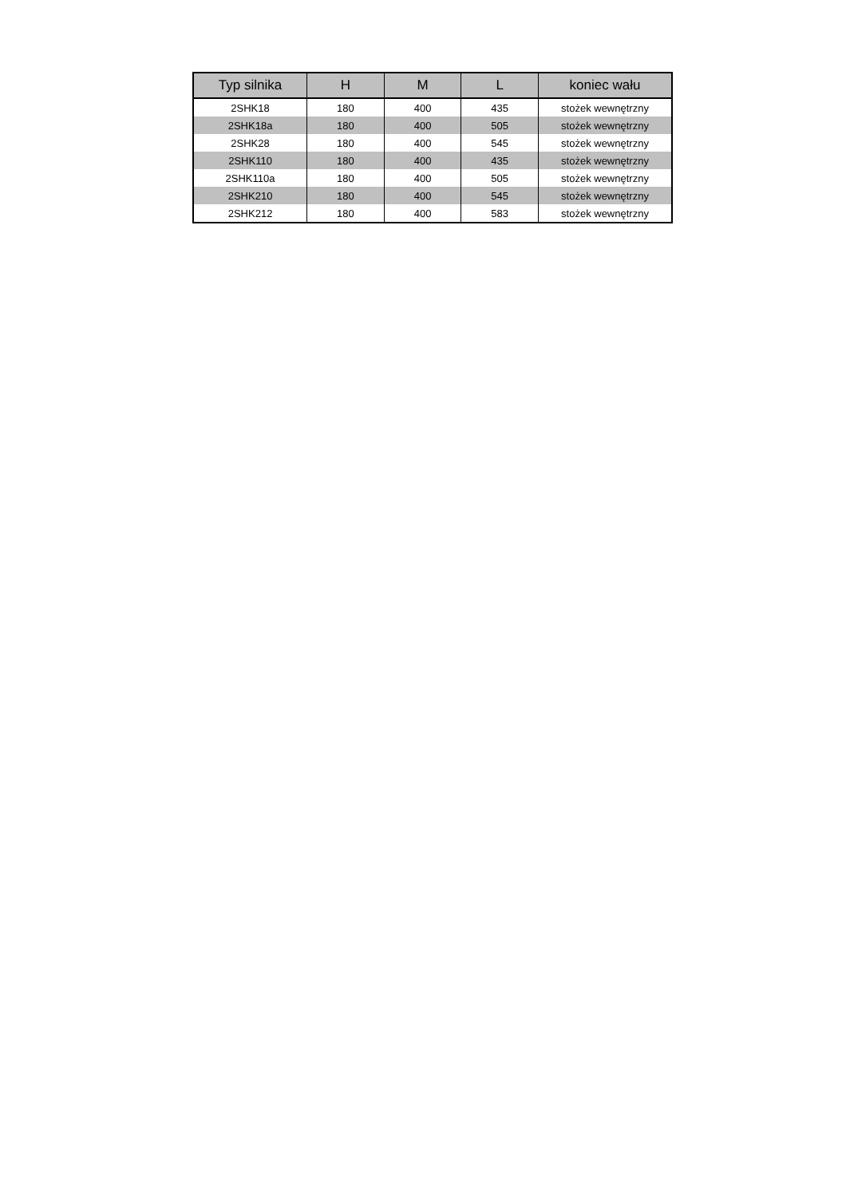| Typ silnika | H | M | L | koniec wału |
| --- | --- | --- | --- | --- |
| 2SHK18 | 180 | 400 | 435 | stożek wewnętrzny |
| 2SHK18a | 180 | 400 | 505 | stożek wewnętrzny |
| 2SHK28 | 180 | 400 | 545 | stożek wewnętrzny |
| 2SHK110 | 180 | 400 | 435 | stożek wewnętrzny |
| 2SHK110a | 180 | 400 | 505 | stożek wewnętrzny |
| 2SHK210 | 180 | 400 | 545 | stożek wewnętrzny |
| 2SHK212 | 180 | 400 | 583 | stożek wewnętrzny |